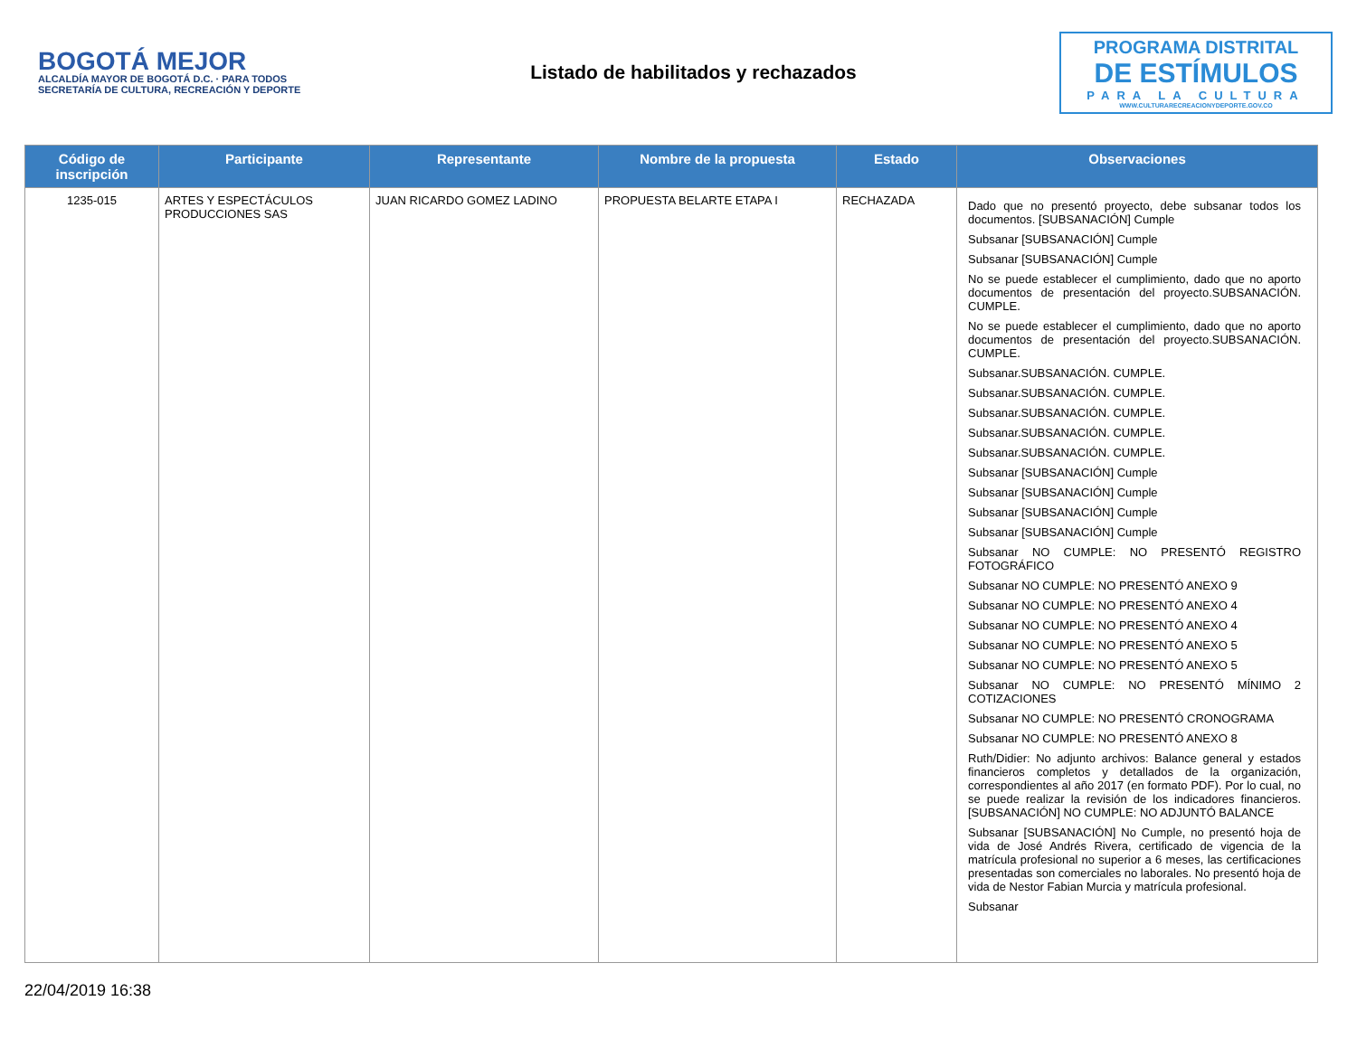BOGOTÁ MEJOR
ALCALDÍA MAYOR DE BOGOTÁ D.C. · PARA TODOS
SECRETARÍA DE CULTURA, RECREACIÓN Y DEPORTE
Listado de habilitados y rechazados
PROGRAMA DISTRITAL
DE ESTÍMULOS
PARA LA CULTURA
WWW.CULTURARECREACIONYDEPORTE.GOV.CO
| Código de inscripción | Participante | Representante | Nombre de la propuesta | Estado | Observaciones |
| --- | --- | --- | --- | --- | --- |
| 1235-015 | ARTES Y ESPECTÁCULOS PRODUCCIONES SAS | JUAN RICARDO GOMEZ LADINO | PROPUESTA BELARTE ETAPA I | RECHAZADA | Dado que no presentó proyecto, debe subsanar todos los documentos. [SUBSANACIÓN] Cumple Subsanar [SUBSANACIÓN] Cumple Subsanar [SUBSANACIÓN] Cumple No se puede establecer el cumplimiento, dado que no aporto documentos de presentación del proyecto.SUBSANACIÓN. CUMPLE. No se puede establecer el cumplimiento, dado que no aporto documentos de presentación del proyecto.SUBSANACIÓN. CUMPLE. Subsanar.SUBSANACIÓN. CUMPLE. Subsanar.SUBSANACIÓN. CUMPLE. Subsanar.SUBSANACIÓN. CUMPLE. Subsanar.SUBSANACIÓN. CUMPLE. Subsanar.SUBSANACIÓN. CUMPLE. Subsanar [SUBSANACIÓN] Cumple Subsanar [SUBSANACIÓN] Cumple Subsanar [SUBSANACIÓN] Cumple Subsanar [SUBSANACIÓN] Cumple Subsanar NO CUMPLE: NO PRESENTÓ REGISTRO FOTOGRÁFICO Subsanar NO CUMPLE: NO PRESENTÓ ANEXO 9 Subsanar NO CUMPLE: NO PRESENTÓ ANEXO 4 Subsanar NO CUMPLE: NO PRESENTÓ ANEXO 4 Subsanar NO CUMPLE: NO PRESENTÓ ANEXO 5 Subsanar NO CUMPLE: NO PRESENTÓ ANEXO 5 Subsanar NO CUMPLE: NO PRESENTÓ MÍNIMO 2 COTIZACIONES Subsanar NO CUMPLE: NO PRESENTÓ CRONOGRAMA Subsanar NO CUMPLE: NO PRESENTÓ ANEXO 8 Ruth/Didier: No adjunto archivos: Balance general y estados financieros completos y detallados de la organización, correspondientes al año 2017 (en formato PDF). Por lo cual, no se puede realizar la revisión de los indicadores financieros. [SUBSANACIÓN] NO CUMPLE: NO ADJUNTÓ BALANCE Subsanar [SUBSANACIÓN] No Cumple, no presentó hoja de vida de José Andrés Rivera, certificado de vigencia de la matrícula profesional no superior a 6 meses, las certificaciones presentadas son comerciales no laborales. No presentó hoja de vida de Nestor Fabian Murcia y matrícula profesional. Subsanar |
22/04/2019 16:38